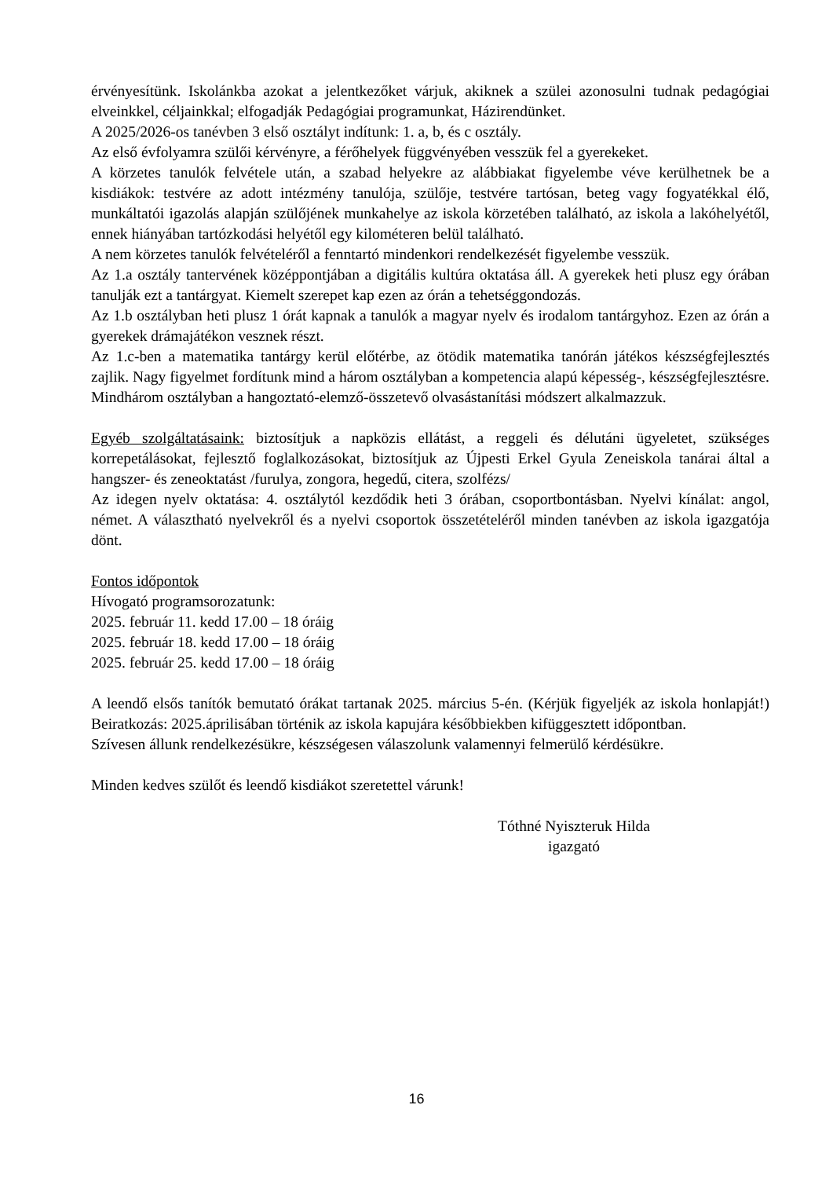érvényesítünk. Iskolánkba azokat a jelentkezőket várjuk, akiknek a szülei azonosulni tudnak pedagógiai elveinkkel, céljainkkal; elfogadják Pedagógiai programunkat, Házirendünket.
A 2025/2026-os tanévben 3 első osztályt indítunk: 1. a, b, és c osztály.
Az első évfolyamra szülői kérvényre, a férőhelyek függvényében vesszük fel a gyerekeket.
A körzetes tanulók felvétele után, a szabad helyekre az alábbiakat figyelembe véve kerülhetnek be a kisdiákok: testvére az adott intézmény tanulója, szülője, testvére tartósan, beteg vagy fogyatékkal élő, munkáltatói igazolás alapján szülőjének munkahelye az iskola körzetében található, az iskola a lakóhelyétől, ennek hiányában tartózkodási helyétől egy kilométeren belül található.
A nem körzetes tanulók felvételéről a fenntartó mindenkori rendelkezését figyelembe vesszük.
Az 1.a osztály tantervének középpontjában a digitális kultúra oktatása áll. A gyerekek heti plusz egy órában tanulják ezt a tantárgyat. Kiemelt szerepet kap ezen az órán a tehetséggondozás.
Az 1.b osztályban heti plusz 1 órát kapnak a tanulók a magyar nyelv és irodalom tantárgyhoz. Ezen az órán a gyerekek drámajátékon vesznek részt.
Az 1.c-ben a matematika tantárgy kerül előtérbe, az ötödik matematika tanórán játékos készségfejlesztés zajlik. Nagy figyelmet fordítunk mind a három osztályban a kompetencia alapú képesség-, készségfejlesztésre. Mindhárom osztályban a hangoztató-elemző-összetevő olvasástanítási módszert alkalmazzuk.
Egyéb szolgáltatásaink: biztosítjuk a napközis ellátást, a reggeli és délutáni ügyeletet, szükséges korrepetálásokat, fejlesztő foglalkozásokat, biztosítjuk az Újpesti Erkel Gyula Zeneiskola tanárai által a hangszer- és zeneoktatást /furulya, zongora, hegedű, citera, szolfézs/
Az idegen nyelv oktatása: 4. osztálytól kezdődik heti 3 órában, csoportbontásban. Nyelvi kínálat: angol, német. A választható nyelvekről és a nyelvi csoportok összetételéről minden tanévben az iskola igazgatója dönt.
Fontos időpontok
Hívogató programsorozatunk:
2025. február 11. kedd 17.00 – 18 óráig
2025. február 18. kedd 17.00 – 18 óráig
2025. február 25. kedd 17.00 – 18 óráig
A leendő elsős tanítók bemutató órákat tartanak 2025. március 5-én. (Kérjük figyeljék az iskola honlapját!) Beiratkozás: 2025.áprilisában történik az iskola kapujára későbbiekben kifüggesztett időpontban.
Szívesen állunk rendelkezésükre, készségesen válaszolunk valamennyi felmerülő kérdésükre.
Minden kedves szülőt és leendő kisdiákot szeretettel várunk!
Tóthné Nyiszteruk Hilda
igazgató
16